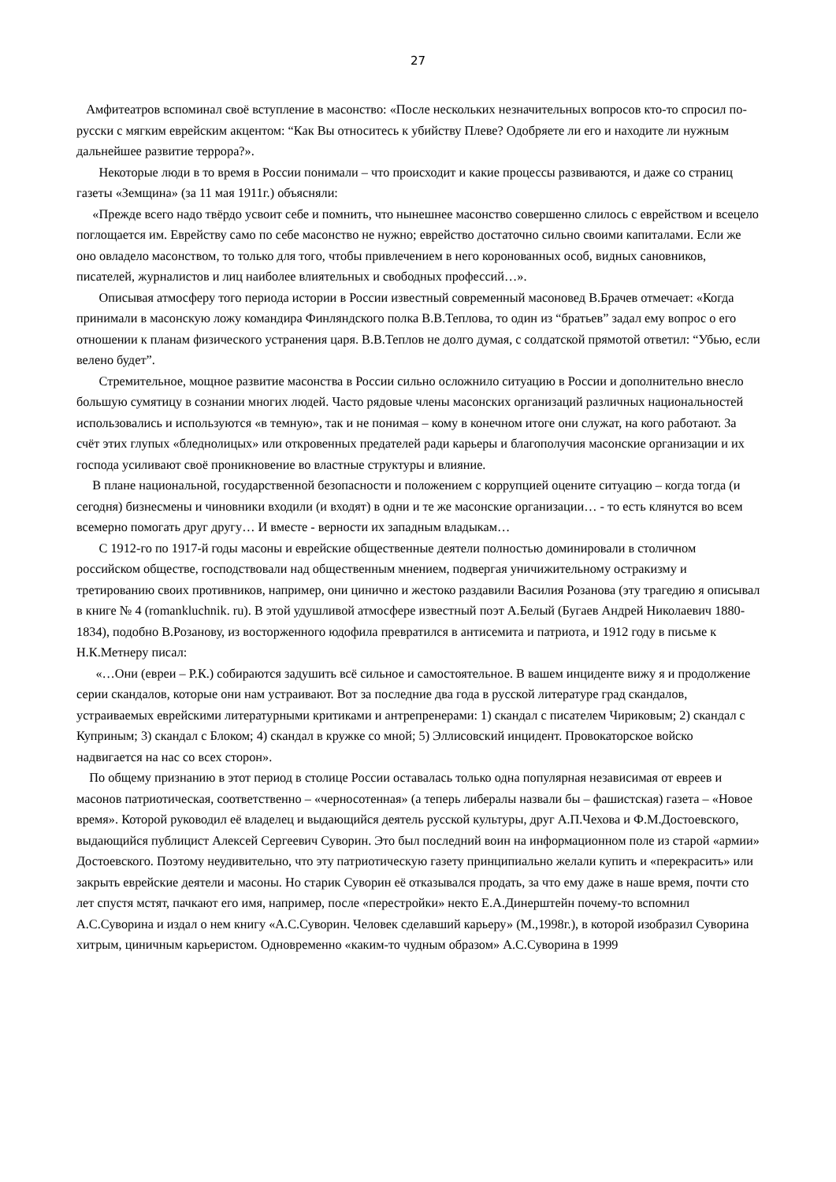27
Амфитеатров вспоминал своё вступление в масонство: «После нескольких незначительных вопросов кто-то спросил по-русски с мягким еврейским акцентом: “Как Вы относитесь к убийству Плеве? Одобряете ли его и находите ли нужным дальнейшее развитие террора?».
Некоторые люди в то время в России понимали – что происходит и какие процессы развиваются, и даже со страниц газеты «Земщина» (за 11 мая 1911г.) объясняли:
«Прежде всего надо твёрдо усвоит себе и помнить, что нынешнее масонство совершенно слилось с еврейством и всецело поглощается им. Еврейству само по себе масонство не нужно; еврейство достаточно сильно своими капиталами. Если же оно овладело масонством, то только для того, чтобы привлечением в него коронованных особ, видных сановников, писателей, журналистов и лиц наиболее влиятельных и свободных профессий…».
Описывая атмосферу того периода истории в России известный современный масоновед В.Брачев отмечает: «Когда принимали в масонскую ложу командира Финляндского полка В.В.Теплова, то один из “братьев” задал ему вопрос о его отношении к планам физического устранения царя. В.В.Теплов не долго думая, с солдатской прямотой ответил: “Убью, если велено будет”.
Стремительное, мощное развитие масонства в России сильно осложнило ситуацию в России и дополнительно внесло большую сумятицу в сознании многих людей. Часто рядовые члены масонских организаций различных национальностей использовались и используются «в темную», так и не понимая – кому в конечном итоге они служат, на кого работают. За счёт этих глупых «бледнолицых» или откровенных предателей ради карьеры и благополучия масонские организации и их господа усиливают своё проникновение во властные структуры и влияние.
В плане национальной, государственной безопасности и положением с коррупцией оцените ситуацию – когда тогда (и сегодня) бизнесмены и чиновники входили (и входят) в одни и те же масонские организации… - то есть клянутся во всем всемерно помогать друг другу… И вместе - верности их западным владыкам…
С 1912-го по 1917-й годы масоны и еврейские общественные деятели полностью доминировали в столичном российском обществе, господствовали над общественным мнением, подвергая уничижительному остракизму и третированию своих противников, например, они цинично и жестоко раздавили Василия Розанова (эту трагедию я описывал в книге № 4 (romankluchnik. ru). В этой удушливой атмосфере известный поэт А.Белый (Бугаев Андрей Николаевич 1880-1834), подобно В.Розанову, из восторженного юдофила превратился в антисемита и патриота, и 1912 году в письме к Н.К.Метнеру писал:
«…Они (евреи – Р.К.) собираются задушить всё сильное и самостоятельное. В вашем инциденте вижу я и продолжение серии скандалов, которые они нам устраивают. Вот за последние два года в русской литературе град скандалов, устраиваемых еврейскими литературными критиками и антрепренерами: 1) скандал с писателем Чириковым; 2) скандал с Куприным; 3) скандал с Блоком; 4) скандал в кружке со мной; 5) Эллисовский инцидент. Провокаторское войско надвигается на нас со всех сторон».
По общему признанию в этот период в столице России оставалась только одна популярная независимая от евреев и масонов патриотическая, соответственно – «черносотенная» (а теперь либералы назвали бы – фашистская) газета – «Новое время». Которой руководил её владелец и выдающийся деятель русской культуры, друг А.П.Чехова и Ф.М.Достоевского, выдающийся публицист Алексей Сергеевич Суворин. Это был последний воин на информационном поле из старой «армии» Достоевского. Поэтому неудивительно, что эту патриотическую газету принципиально желали купить и «перекрасить» или закрыть еврейские деятели и масоны. Но старик Суворин её отказывался продать, за что ему даже в наше время, почти сто лет спустя мстят, пачкают его имя, например, после «перестройки» некто Е.А.Динерштейн почему-то вспомнил А.С.Суворина и издал о нем книгу «А.С.Суворин. Человек сделавший карьеру» (М.,1998г.), в которой изобразил Суворина хитрым, циничным карьеристом. Одновременно «каким-то чудным образом» А.С.Суворина в 1999